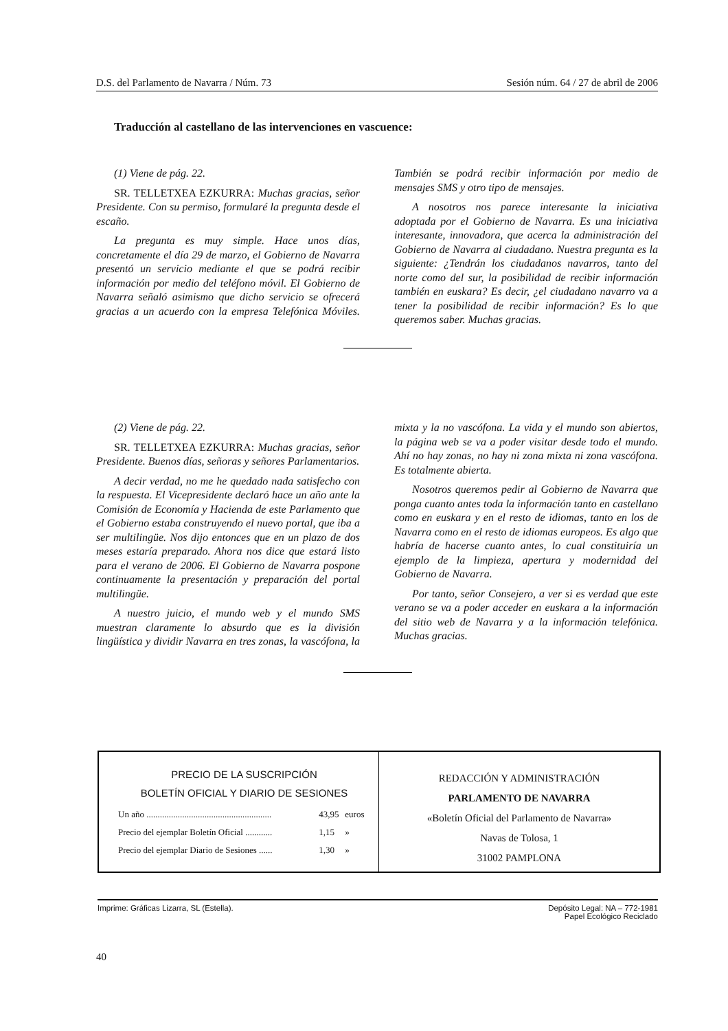D.S. del Parlamento de Navarra / Núm. 73 Sesión núm. 64 / 27 de abril de 2006
Traducción al castellano de las intervenciones en vascuence:
(1) Viene de pág. 22.
SR. TELLETXEA EZKURRA: Muchas gracias, señor Presidente. Con su permiso, formularé la pregunta desde el escaño.
La pregunta es muy simple. Hace unos días, concretamente el día 29 de marzo, el Gobierno de Navarra presentó un servicio mediante el que se podrá recibir información por medio del teléfono móvil. El Gobierno de Navarra señaló asimismo que dicho servicio se ofrecerá gracias a un acuerdo con la empresa Telefónica Móviles. También se podrá recibir información por medio de mensajes SMS y otro tipo de mensajes.
A nosotros nos parece interesante la iniciativa adoptada por el Gobierno de Navarra. Es una iniciativa interesante, innovadora, que acerca la administración del Gobierno de Navarra al ciudadano. Nuestra pregunta es la siguiente: ¿Tendrán los ciudadanos navarros, tanto del norte como del sur, la posibilidad de recibir información también en euskara? Es decir, ¿el ciudadano navarro va a tener la posibilidad de recibir información? Es lo que queremos saber. Muchas gracias.
(2) Viene de pág. 22.
SR. TELLETXEA EZKURRA: Muchas gracias, señor Presidente. Buenos días, señoras y señores Parlamentarios.
A decir verdad, no me he quedado nada satisfecho con la respuesta. El Vicepresidente declaró hace un año ante la Comisión de Economía y Hacienda de este Parlamento que el Gobierno estaba construyendo el nuevo portal, que iba a ser multilingüe. Nos dijo entonces que en un plazo de dos meses estaría preparado. Ahora nos dice que estará listo para el verano de 2006. El Gobierno de Navarra pospone continuamente la presentación y preparación del portal multilingüe.
A nuestro juicio, el mundo web y el mundo SMS muestran claramente lo absurdo que es la división lingüística y dividir Navarra en tres zonas, la vascófona, la mixta y la no vascófona. La vida y el mundo son abiertos, la página web se va a poder visitar desde todo el mundo. Ahí no hay zonas, no hay ni zona mixta ni zona vascófona. Es totalmente abierta.
Nosotros queremos pedir al Gobierno de Navarra que ponga cuanto antes toda la información tanto en castellano como en euskara y en el resto de idiomas, tanto en los de Navarra como en el resto de idiomas europeos. Es algo que habría de hacerse cuanto antes, lo cual constituiría un ejemplo de la limpieza, apertura y modernidad del Gobierno de Navarra.
Por tanto, señor Consejero, a ver si es verdad que este verano se va a poder acceder en euskara a la información del sitio web de Navarra y a la información telefónica. Muchas gracias.
PRECIO DE LA SUSCRIPCIÓN
BOLETÍN OFICIAL Y DIARIO DE SESIONES
| Un año ........................................................ | 43,95 | euros |
| Precio del ejemplar Boletín Oficial ............ | 1,15 | » |
| Precio del ejemplar Diario de Sesiones ...... | 1,30 | » |
REDACCIÓN Y ADMINISTRACIÓN
PARLAMENTO DE NAVARRA
«Boletín Oficial del Parlamento de Navarra»
Navas de Tolosa, 1
31002 PAMPLONA
Imprime: Gráficas Lizarra, SL (Estella). Depósito Legal: NA – 772-1981
Papel Ecológico Reciclado
40